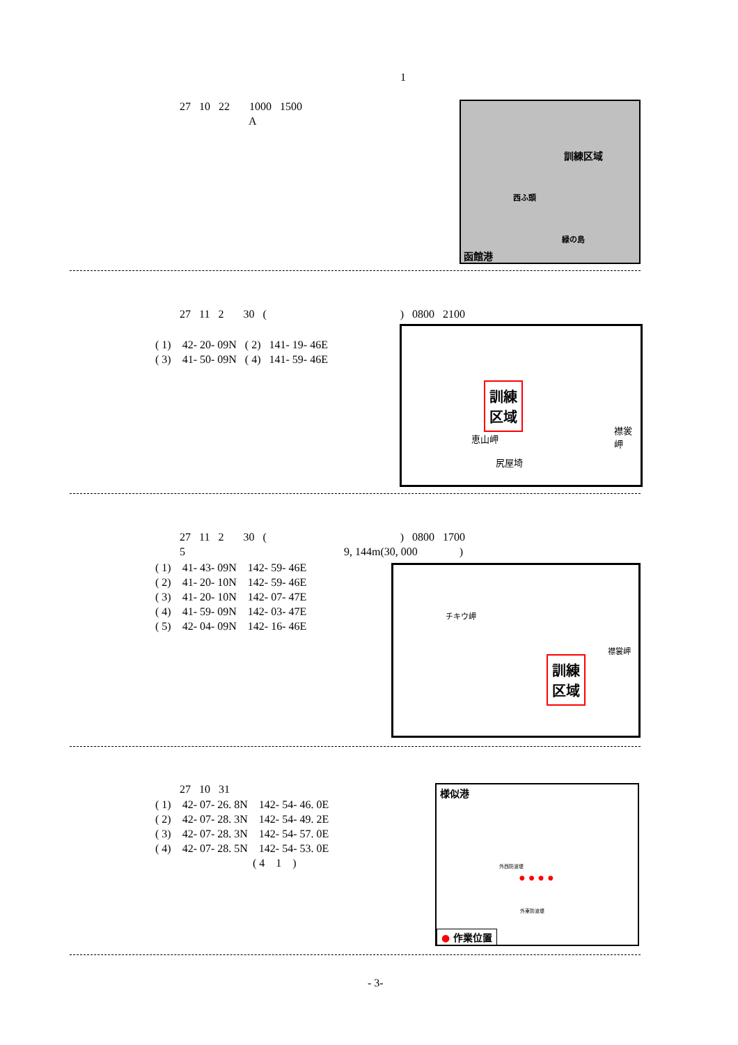1
27 10 22 1000 1500 A
訓練区域
西ふ頭
緑の島
函館港
27 11 2 30 ( ) 0800 2100
( 1) 42- 20- 09N ( 2) 141- 19- 46E ( 3) 41- 50- 09N ( 4) 141- 59- 46E
訓練
区域
恵山岬
尻屋埼
襟裳岬
27 11 2 30 ( ) 0800 1700 5 9, 144m(30, 000 )
( 1) 41- 43- 09N 142- 59- 46E ( 2) 41- 20- 10N 142- 59- 46E ( 3) 41- 20- 10N 142- 07- 47E ( 4) 41- 59- 09N 142- 03- 47E ( 5) 42- 04- 09N 142- 16- 46E
チキウ岬
訓練
区域
襟裳岬
27 10 31
( 1) 42- 07- 26. 8N 142- 54- 46. 0E ( 2) 42- 07- 28. 3N 142- 54- 49. 2E ( 3) 42- 07- 28. 3N 142- 54- 57. 0E ( 4) 42- 07- 28. 5N 142- 54- 53. 0E ( 4 1 )
様似港
外西防波堤
外東防波堤
● ● ● ●
● 作業位置
- 3-